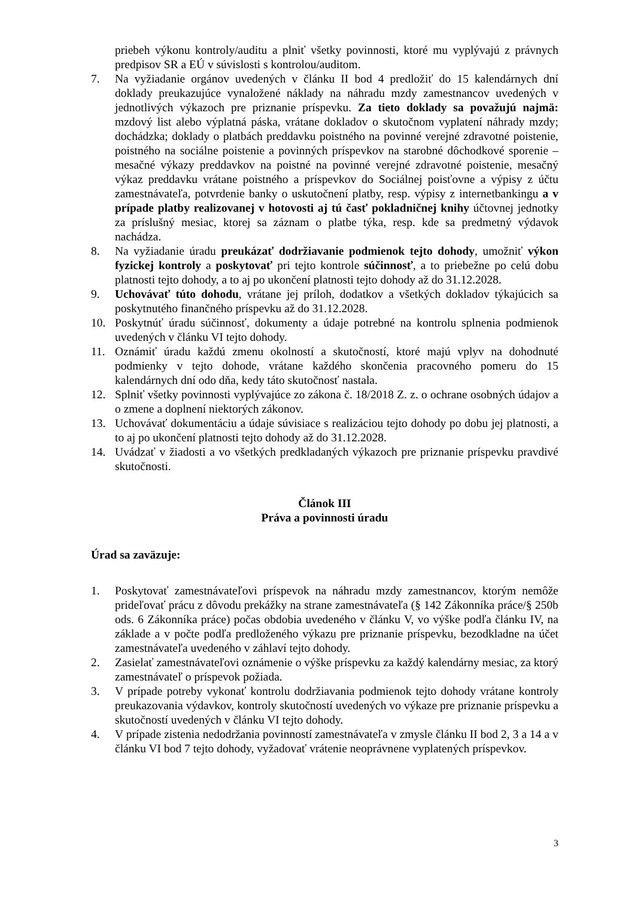priebeh výkonu kontroly/auditu a plniť všetky povinnosti, ktoré mu vyplývajú z právnych predpisov SR a EÚ v súvislosti s kontrolou/auditom.
7. Na vyžiadanie orgánov uvedených v článku II bod 4 predložiť do 15 kalendárnych dní doklady preukazujúce vynaložené náklady na náhradu mzdy zamestnancov uvedených v jednotlivých výkazoch pre priznanie príspevku. Za tieto doklady sa považujú najmä: mzdový list alebo výplatná páska, vrátane dokladov o skutočnom vyplatení náhrady mzdy; dochádzka; doklady o platbách preddavku poistného na povinné verejné zdravotné poistenie, poistného na sociálne poistenie a povinných príspevkov na starobné dôchodkové sporenie – mesačné výkazy preddavkov na poistné na povinné verejné zdravotné poistenie, mesačný výkaz preddavku vrátane poistného a príspevkov do Sociálnej poisťovne a výpisy z účtu zamestnávateľa, potvrdenie banky o uskutočnení platby, resp. výpisy z internetbankingu a v prípade platby realizovanej v hotovosti aj tú časť pokladničnej knihy účtovnej jednotky za príslušný mesiac, ktorej sa záznam o platbe týka, resp. kde sa predmetný výdavok nachádza.
8. Na vyžiadanie úradu preukázať dodržiavanie podmienok tejto dohody, umožniť výkon fyzickej kontroly a poskytovať pri tejto kontrole súčinnosť, a to priebežne po celú dobu platnosti tejto dohody, a to aj po ukončení platnosti tejto dohody až do 31.12.2028.
9. Uchovávať túto dohodu, vrátane jej príloh, dodatkov a všetkých dokladov týkajúcich sa poskytnutého finančného príspevku až do 31.12.2028.
10. Poskytnúť úradu súčinnosť, dokumenty a údaje potrebné na kontrolu splnenia podmienok uvedených v článku VI tejto dohody.
11. Oznámiť úradu každú zmenu okolností a skutočností, ktoré majú vplyv na dohodnuté podmienky v tejto dohode, vrátane každého skončenia pracovného pomeru do 15 kalendárnych dní odo dňa, kedy táto skutočnosť nastala.
12. Splniť všetky povinnosti vyplývajúce zo zákona č. 18/2018 Z. z. o ochrane osobných údajov a o zmene a doplnení niektorých zákonov.
13. Uchovávať dokumentáciu a údaje súvisiace s realizáciou tejto dohody po dobu jej platnosti, a to aj po ukončení platnosti tejto dohody až do 31.12.2028.
14. Uvádzať v žiadosti a vo všetkých predkladaných výkazoch pre priznanie príspevku pravdivé skutočnosti.
Článok III
Práva a povinnosti úradu
Úrad sa zaväzuje:
1. Poskytovať zamestnávateľovi príspevok na náhradu mzdy zamestnancov, ktorým nemôže prideľovať prácu z dôvodu prekážky na strane zamestnávateľa (§ 142 Zákonníka práce/§ 250b ods. 6 Zákonníka práce) počas obdobia uvedeného v článku V, vo výške podľa článku IV, na základe a v počte podľa predloženého výkazu pre priznanie príspevku, bezodkladne na účet zamestnávateľa uvedeného v záhlaví tejto dohody.
2. Zasielať zamestnávateľovi oznámenie o výške príspevku za každý kalendárny mesiac, za ktorý zamestnávateľ o príspevok požiada.
3. V prípade potreby vykonať kontrolu dodržiavania podmienok tejto dohody vrátane kontroly preukazovania výdavkov, kontroly skutočností uvedených vo výkaze pre priznanie príspevku a skutočností uvedených v článku VI tejto dohody.
4. V prípade zistenia nedodržania povinností zamestnávateľa v zmysle článku II bod 2, 3 a 14 a v článku VI bod 7 tejto dohody, vyžadovať vrátenie neoprávnene vyplatených príspevkov.
3